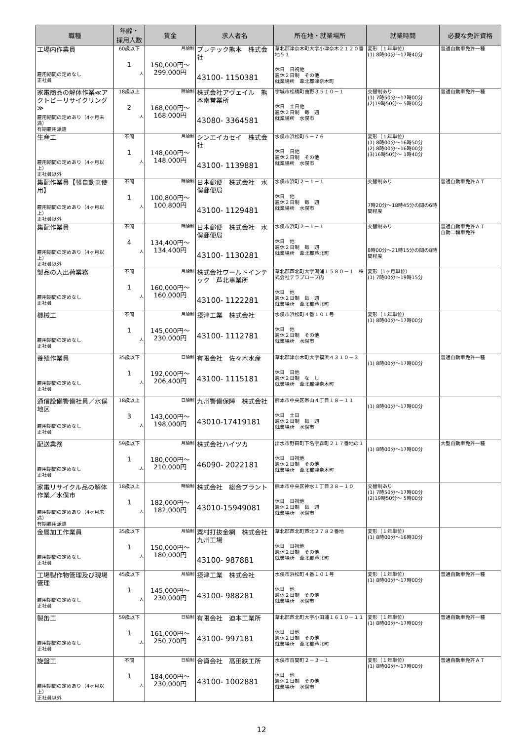| 職種 | 年齢・ 採用人数 | 賃金 | 求人者名 | 所在地・就業場所 | 就業時間 | 必要な免許資格 |
| --- | --- | --- | --- | --- | --- | --- |
| 工場内作業員 雇用期間の定めなし 正社員 | 60歳以下 1 人 | 月給制 150,000円～ 299,000円 | プレテック熊本 株式会社 43100- 1150381 | 葦北郡津奈木町大字小津奈木２１２０番地５１ 休日 日祝他 週休２日制 その他 就業場所 葦北郡津奈木町 | 変形（１年単位） (1) 8時00分～17時40分 | 普通自動車免許一種 |
| 家電商品の解体作業≪アクトビーリサイクリング≫ 雇用期間の定めあり（4ヶ月未満） 有期雇用派遣 | 18歳以上 2 人 | 時給制 168,000円～ 168,000円 | 株式会社アヴェイル 熊本南営業所 43080- 3364581 | 宇城市松橋町曲野３５１０－１ 休日 土日他 週休２日制 毎 週 就業場所 水俣市 | 交替制あり (1) 7時50分～17時00分 (2)19時50分～ 5時00分 | 普通自動車免許一種 |
| 生産工 雇用期間の定めあり（4ヶ月以上） 正社員以外 | 不問 1 人 | 月給制 148,000円～ 148,000円 | シンエイカセイ 株式会社 43100- 1139881 | 水俣市浜松町５－７６ 休日 日他 週休２日制 その他 就業場所 水俣市 | 変形（１年単位） (1) 8時00分～16時50分 (2) 8時00分～16時00分 (3)16時50分～ 1時40分 | |
| 集配作業員【軽自動車使用】 雇用期間の定めあり（4ヶ月以上） 正社員以外 | 不問 1 人 | 時給制 100,800円～ 100,800円 | 日本郵便 株式会社 水俣郵便局 43100- 1129481 | 水俣市浜町２－１－１ 休日 他 週休２日制 毎 週 就業場所 水俣市 | 交替制あり 7時20分～18時45分の間の6時間程度 | 普通自動車免許ＡＴ |
| 集配作業員 雇用期間の定めあり（4ヶ月以上） 正社員以外 | 不問 4 人 | 時給制 134,400円～ 134,400円 | 日本郵便 株式会社 水俣郵便局 43100- 1130281 | 水俣市浜町２－１－１ 休日 他 週休２日制 毎 週 就業場所 葦北郡芦北町 | 交替制あり 8時00分～21時15分の間の8時間程度 | 普通自動車免許ＡＴ 自動二輪車免許 |
| 製品の入出荷業務 雇用期間の定めなし 正社員 | 不問 1 人 | 月給制 160,000円～ 160,000円 | 株式会社ワールドインテック 芦北事業所 43100- 1122281 | 葦北郡芦北町大字湯浦１５８０－１ 株式会社テラプローブ内 休日 他 週休２日制 毎 週 就業場所 葦北郡芦北町 | 変形（1ヶ月単位） (1) 7時00分～19時15分 | |
| 機械工 雇用期間の定めなし 正社員 | 不問 1 人 | 月給制 145,000円～ 230,000円 | 摂津工業 株式会社 43100- 1112781 | 水俣市浜松町４番１０１号 休日 他 週休２日制 その他 就業場所 水俣市 | 変形（１年単位） (1) 8時00分～17時00分 | |
| 養殖作業員 雇用期間の定めなし 正社員 | 35歳以下 1 人 | 日給制 192,000円～ 206,400円 | 有限会社 佐々木水産 43100- 1115181 | 葦北郡津奈木町大字福浜４３１０－３ 休日 日他 週休２日制 な し 就業場所 葦北郡津奈木町 | (1) 8時00分～17時00分 | 普通自動車免許一種 |
| 通信設備警備社員／水俣地区 雇用期間の定めなし 正社員 | 18歳以上 3 人 | 日給制 143,000円～ 198,000円 | 九州警備保障 株式会社 43010-17419181 | 熊本市中央区帯山４丁目１８－１１ 休日 土日 週休２日制 毎 週 就業場所 水俣市 | (1) 8時00分～17時00分 | |
| 配送業務 雇用期間の定めなし 正社員 | 59歳以下 1 人 | 月給制 180,000円～ 210,000円 | 株式会社ハイツカ 46090- 2022181 | 出水市野田町下名字森町２１７番地の１ 休日 日祝他 週休２日制 その他 就業場所 葦北郡津奈木町 | (1) 8時00分～17時00分 | 大型自動車免許一種 |
| 家電リサイクル品の解体作業／水俣市 雇用期間の定めあり（4ヶ月未満） 有期雇用派遣 | 18歳以上 1 人 | 時給制 182,000円～ 182,000円 | 株式会社 総合プラント 43010-15949081 | 熊本市中央区神水１丁目３８－１０ 休日 日祝他 週休２日制 毎 週 就業場所 水俣市 | 交替制あり (1) 7時50分～17時00分 (2)19時50分～ 5時00分 | |
| 金属加工作業員 雇用期間の定めなし 正社員 | 35歳以下 1 人 | 月給制 150,000円～ 180,000円 | 粟村打抜金網 株式会社 九州工場 43100- 987881 | 葦北郡芦北町芦北２７８２番地 休日 日祝他 週休２日制 その他 就業場所 葦北郡芦北町 | 変形（１年単位） (1) 8時00分～16時30分 | |
| 工場製作物管理及び現場管理 雇用期間の定めなし 正社員 | 45歳以下 1 人 | 月給制 145,000円～ 230,000円 | 摂津工業 株式会社 43100- 988281 | 水俣市浜松町４番１０１号 休日 他 週休２日制 その他 就業場所 水俣市 | 変形（１年単位） (1) 8時00分～17時00分 | 普通自動車免許一種 |
| 製缶工 雇用期間の定めなし 正社員 | 59歳以下 1 人 | 日給制 161,000円～ 250,700円 | 有限会社 迫本工業所 43100- 997181 | 葦北郡芦北町大字小田浦１６１０－１１ 休日 日他 週休２日制 その他 就業場所 葦北郡芦北町 | 変形（１年単位） (1) 8時00分～17時00分 | 普通自動車免許一種 |
| 旋盤工 雇用期間の定めあり（4ヶ月以上） 正社員以外 | 不問 1 人 | 日給制 184,000円～ 230,000円 | 合資会社 高田鉄工所 43100- 1002881 | 水俣市百間町２－３－１ 休日 他 週休２日制 その他 就業場所 水俣市 | 変形（１年単位） (1) 8時00分～17時00分 | 普通自動車免許ＡＴ |
12